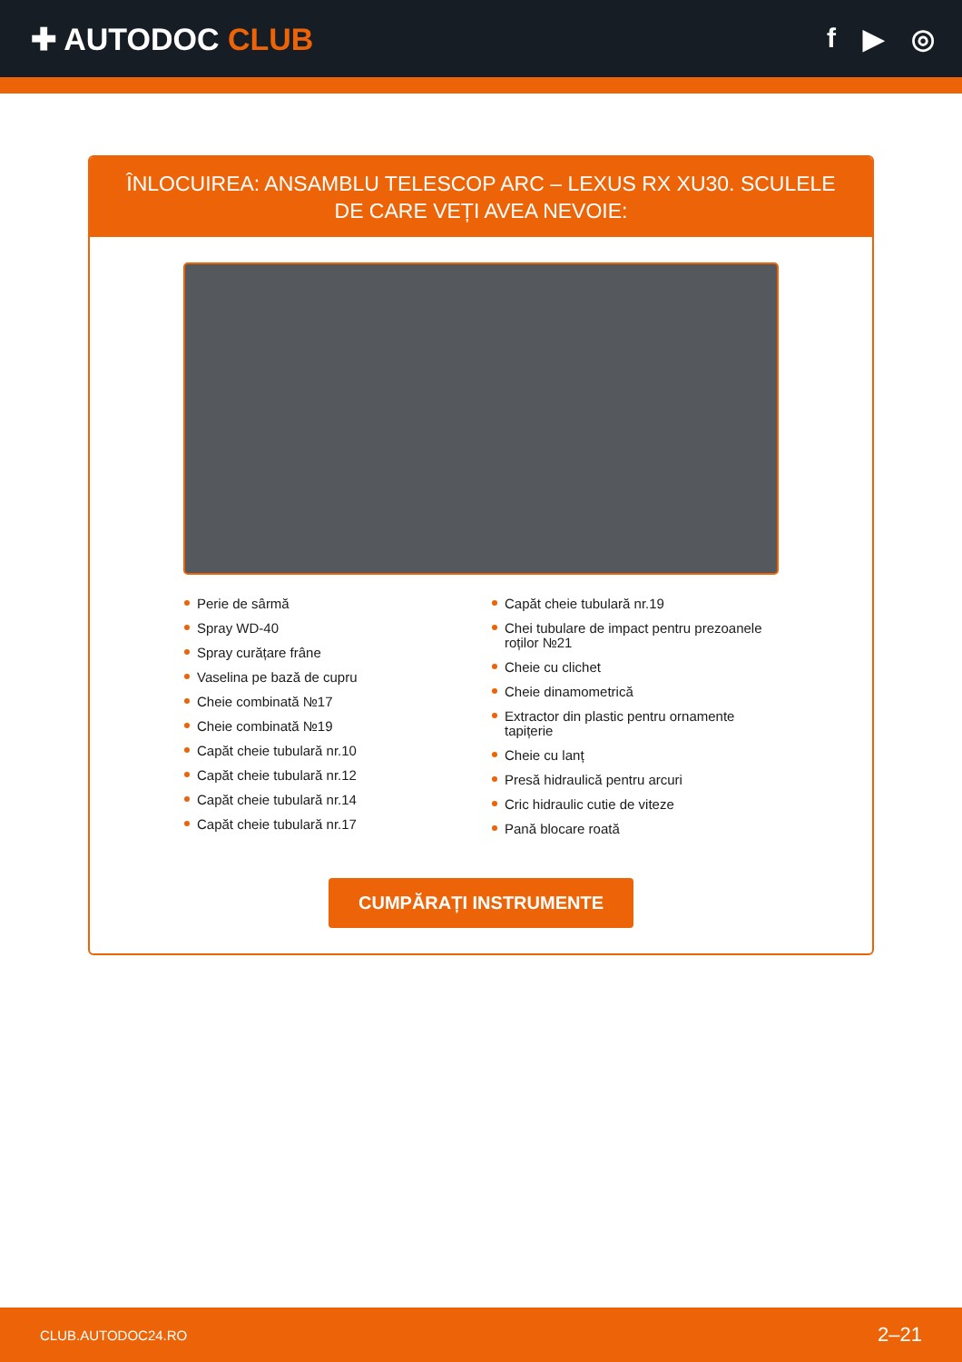✚ AUTODOC CLUB f ▶ ◎
ÎNLOCUIREA: ANSAMBLU TELESCOP ARC – LEXUS RX XU30. SCULELE DE CARE VEȚI AVEA NEVOIE:
Perie de sârmă
Spray WD-40
Spray curățare frâne
Vaselina pe bază de cupru
Cheie combinată №17
Cheie combinată №19
Capăt cheie tubulară nr.10
Capăt cheie tubulară nr.12
Capăt cheie tubulară nr.14
Capăt cheie tubulară nr.17
Capăt cheie tubulară nr.19
Chei tubulare de impact pentru prezoanele roților №21
Cheie cu clichet
Cheie dinamometrică
Extractor din plastic pentru ornamente tapițerie
Cheie cu lanț
Presă hidraulică pentru arcuri
Cric hidraulic cutie de viteze
Pană blocare roată
CUMPĂRAȚI INSTRUMENTE
CLUB.AUTODOC24.RO 2–21